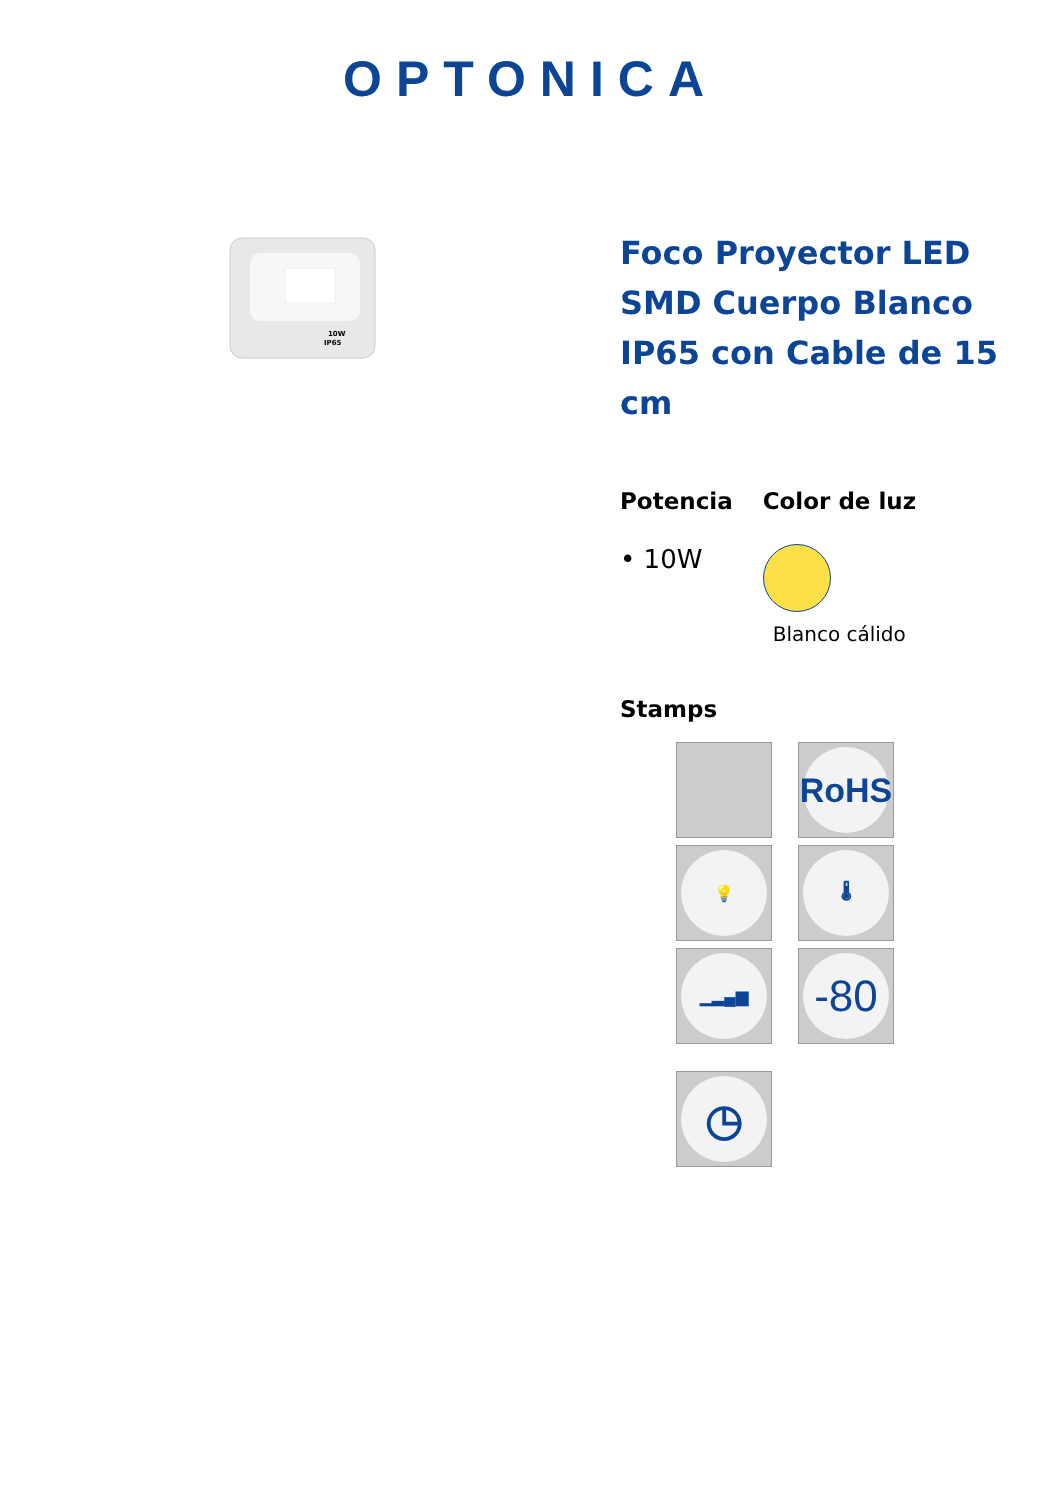OPTONICA
10W
IP65
Foco Proyector LED SMD Cuerpo Blanco IP65 con Cable de 15 cm
Potencia
• 10W
Color de luz
Blanco cálido
Stamps
RoHS
💡
🌡
▁▂▄▆
-80
◷